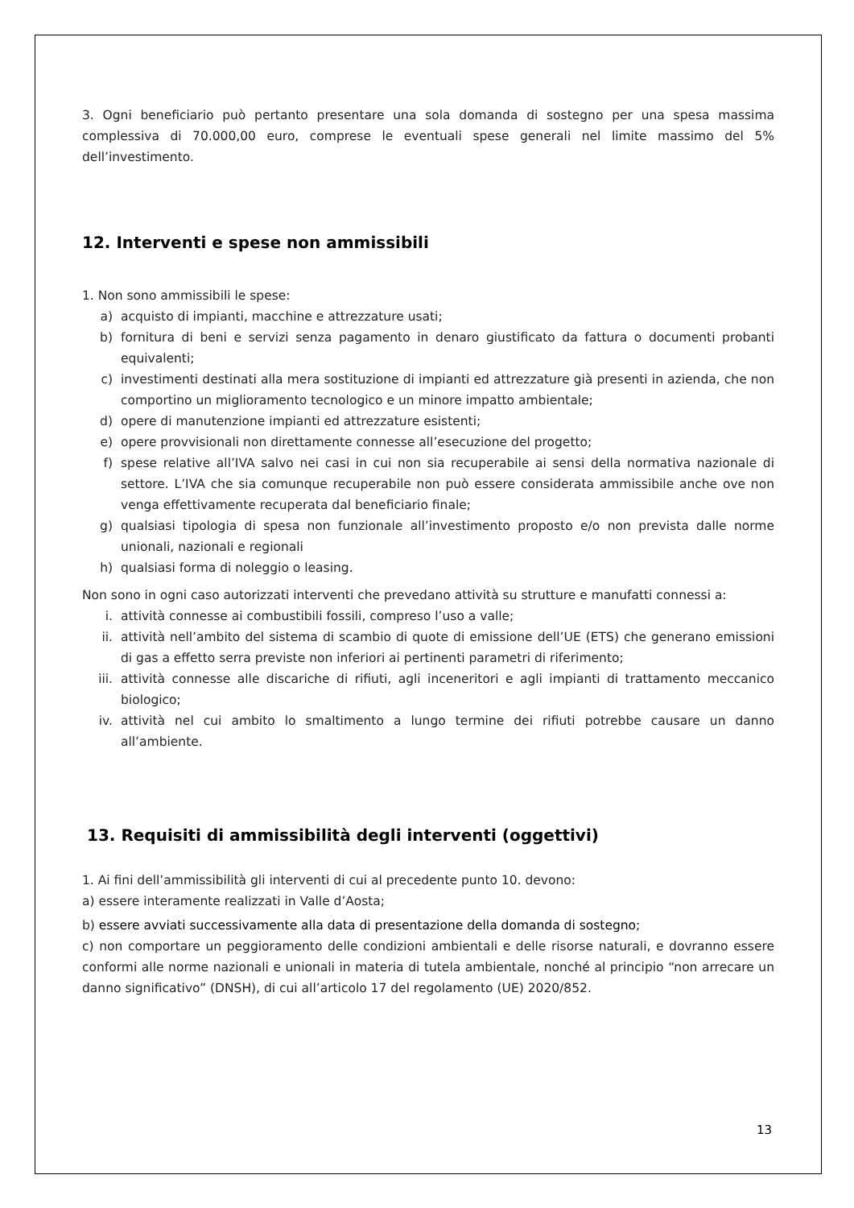3. Ogni beneficiario può pertanto presentare una sola domanda di sostegno per una spesa massima complessiva di 70.000,00 euro, comprese le eventuali spese generali nel limite massimo del 5% dell’investimento.
12. Interventi e spese non ammissibili
1. Non sono ammissibili le spese:
a) acquisto di impianti, macchine e attrezzature usati;
b) fornitura di beni e servizi senza pagamento in denaro giustificato da fattura o documenti probanti equivalenti;
c) investimenti destinati alla mera sostituzione di impianti ed attrezzature già presenti in azienda, che non comportino un miglioramento tecnologico e un minore impatto ambientale;
d) opere di manutenzione impianti ed attrezzature esistenti;
e) opere provvisionali non direttamente connesse all’esecuzione del progetto;
f) spese relative all’IVA salvo nei casi in cui non sia recuperabile ai sensi della normativa nazionale di settore. L’IVA che sia comunque recuperabile non può essere considerata ammissibile anche ove non venga effettivamente recuperata dal beneficiario finale;
g) qualsiasi tipologia di spesa non funzionale all’investimento proposto e/o non prevista dalle norme unionali, nazionali e regionali
h) qualsiasi forma di noleggio o leasing.
Non sono in ogni caso autorizzati interventi che prevedano attività su strutture e manufatti connessi a:
i. attività connesse ai combustibili fossili, compreso l’uso a valle;
ii. attività nell’ambito del sistema di scambio di quote di emissione dell’UE (ETS) che generano emissioni di gas a effetto serra previste non inferiori ai pertinenti parametri di riferimento;
iii. attività connesse alle discariche di rifiuti, agli inceneritori e agli impianti di trattamento meccanico biologico;
iv. attività nel cui ambito lo smaltimento a lungo termine dei rifiuti potrebbe causare un danno all’ambiente.
13. Requisiti di ammissibilità degli interventi (oggettivi)
1. Ai fini dell’ammissibilità gli interventi di cui al precedente punto 10. devono:
a) essere interamente realizzati in Valle d’Aosta;
b) essere avviati successivamente alla data di presentazione della domanda di sostegno;
c) non comportare un peggioramento delle condizioni ambientali e delle risorse naturali, e dovranno essere conformi alle norme nazionali e unionali in materia di tutela ambientale, nonché al principio “non arrecare un danno significativo” (DNSH), di cui all’articolo 17 del regolamento (UE) 2020/852.
13